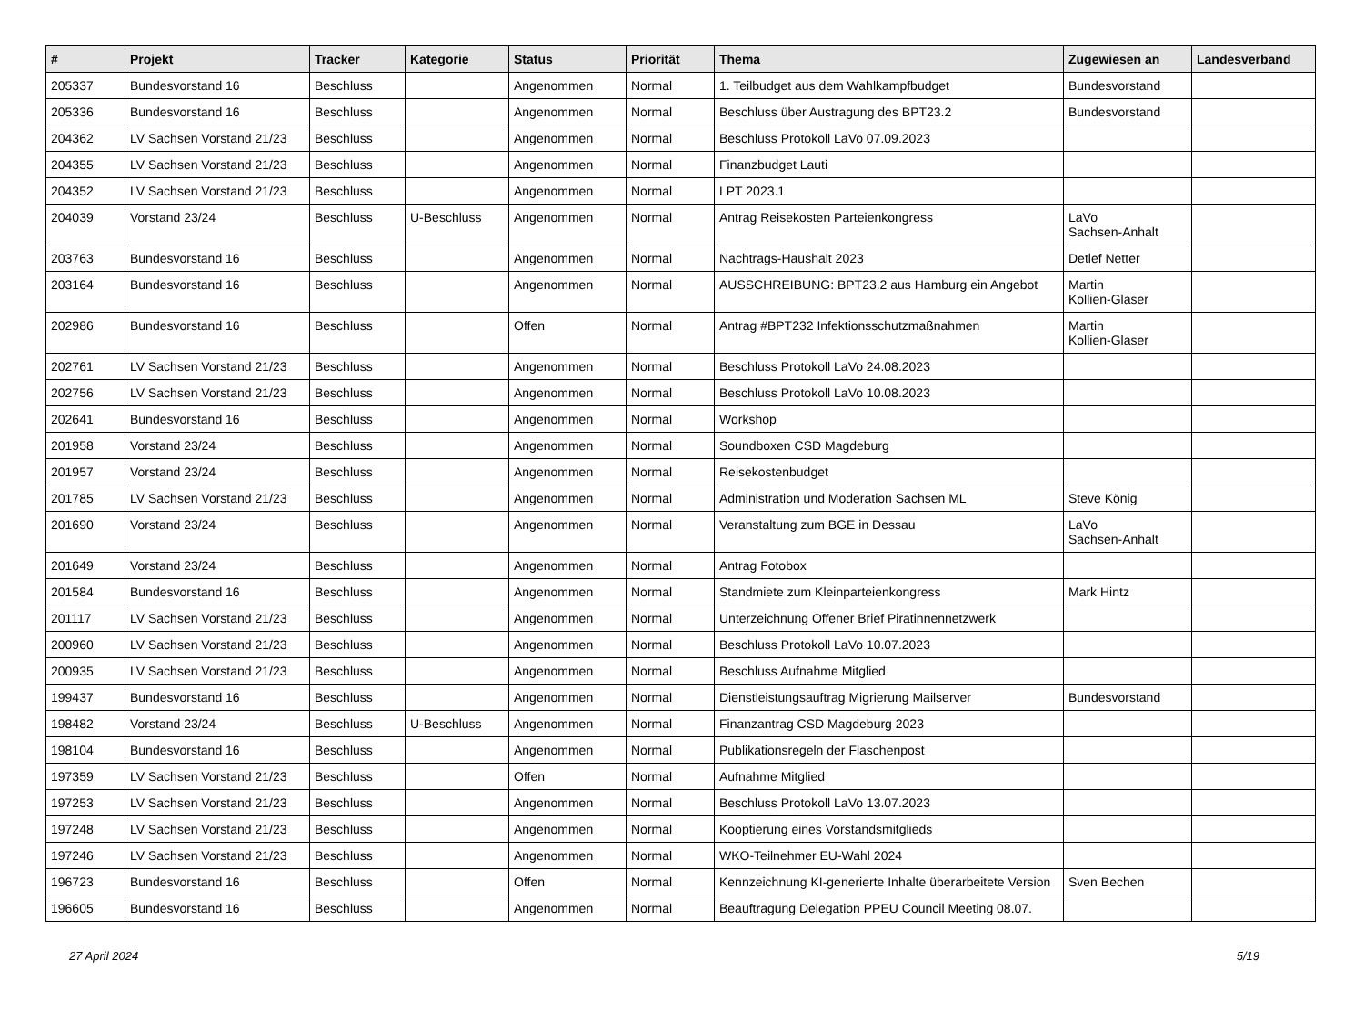| # | Projekt | Tracker | Kategorie | Status | Priorität | Thema | Zugewiesen an | Landesverband |
| --- | --- | --- | --- | --- | --- | --- | --- | --- |
| 205337 | Bundesvorstand 16 | Beschluss | | Angenommen | Normal | 1. Teilbudget aus dem Wahlkampfbudget | Bundesvorstand | |
| 205336 | Bundesvorstand 16 | Beschluss | | Angenommen | Normal | Beschluss über Austragung des BPT23.2 | Bundesvorstand | |
| 204362 | LV Sachsen Vorstand 21/23 | Beschluss | | Angenommen | Normal | Beschluss Protokoll LaVo 07.09.2023 | | |
| 204355 | LV Sachsen Vorstand 21/23 | Beschluss | | Angenommen | Normal | Finanzbudget Lauti | | |
| 204352 | LV Sachsen Vorstand 21/23 | Beschluss | | Angenommen | Normal | LPT 2023.1 | | |
| 204039 | Vorstand 23/24 | Beschluss | U-Beschluss | Angenommen | Normal | Antrag Reisekosten Parteienkongress | LaVo Sachsen-Anhalt | |
| 203763 | Bundesvorstand 16 | Beschluss | | Angenommen | Normal | Nachtrags-Haushalt 2023 | Detlef Netter | |
| 203164 | Bundesvorstand 16 | Beschluss | | Angenommen | Normal | AUSSCHREIBUNG: BPT23.2 aus Hamburg ein Angebot | Martin Kollien-Glaser | |
| 202986 | Bundesvorstand 16 | Beschluss | | Offen | Normal | Antrag #BPT232 Infektionsschutzmaßnahmen | Martin Kollien-Glaser | |
| 202761 | LV Sachsen Vorstand 21/23 | Beschluss | | Angenommen | Normal | Beschluss Protokoll LaVo 24.08.2023 | | |
| 202756 | LV Sachsen Vorstand 21/23 | Beschluss | | Angenommen | Normal | Beschluss Protokoll LaVo 10.08.2023 | | |
| 202641 | Bundesvorstand 16 | Beschluss | | Angenommen | Normal | Workshop | | |
| 201958 | Vorstand 23/24 | Beschluss | | Angenommen | Normal | Soundboxen CSD Magdeburg | | |
| 201957 | Vorstand 23/24 | Beschluss | | Angenommen | Normal | Reisekostenbudget | | |
| 201785 | LV Sachsen Vorstand 21/23 | Beschluss | | Angenommen | Normal | Administration und Moderation Sachsen ML | Steve König | |
| 201690 | Vorstand 23/24 | Beschluss | | Angenommen | Normal | Veranstaltung zum BGE in Dessau | LaVo Sachsen-Anhalt | |
| 201649 | Vorstand 23/24 | Beschluss | | Angenommen | Normal | Antrag Fotobox | | |
| 201584 | Bundesvorstand 16 | Beschluss | | Angenommen | Normal | Standmiete zum Kleinparteienkongress | Mark Hintz | |
| 201117 | LV Sachsen Vorstand 21/23 | Beschluss | | Angenommen | Normal | Unterzeichnung Offener Brief Piratinnennetzwerk | | |
| 200960 | LV Sachsen Vorstand 21/23 | Beschluss | | Angenommen | Normal | Beschluss Protokoll LaVo 10.07.2023 | | |
| 200935 | LV Sachsen Vorstand 21/23 | Beschluss | | Angenommen | Normal | Beschluss Aufnahme Mitglied | | |
| 199437 | Bundesvorstand 16 | Beschluss | | Angenommen | Normal | Dienstleistungsauftrag Migrierung Mailserver | Bundesvorstand | |
| 198482 | Vorstand 23/24 | Beschluss | U-Beschluss | Angenommen | Normal | Finanzantrag CSD Magdeburg 2023 | | |
| 198104 | Bundesvorstand 16 | Beschluss | | Angenommen | Normal | Publikationsregeln der Flaschenpost | | |
| 197359 | LV Sachsen Vorstand 21/23 | Beschluss | | Offen | Normal | Aufnahme Mitglied | | |
| 197253 | LV Sachsen Vorstand 21/23 | Beschluss | | Angenommen | Normal | Beschluss Protokoll LaVo 13.07.2023 | | |
| 197248 | LV Sachsen Vorstand 21/23 | Beschluss | | Angenommen | Normal | Kooptierung eines Vorstandsmitglieds | | |
| 197246 | LV Sachsen Vorstand 21/23 | Beschluss | | Angenommen | Normal | WKO-Teilnehmer EU-Wahl 2024 | | |
| 196723 | Bundesvorstand 16 | Beschluss | | Offen | Normal | Kennzeichnung KI-generierte Inhalte überarbeitete Version | Sven Bechen | |
| 196605 | Bundesvorstand 16 | Beschluss | | Angenommen | Normal | Beauftragung Delegation PPEU Council Meeting 08.07. | | |
27 April 2024 5/19